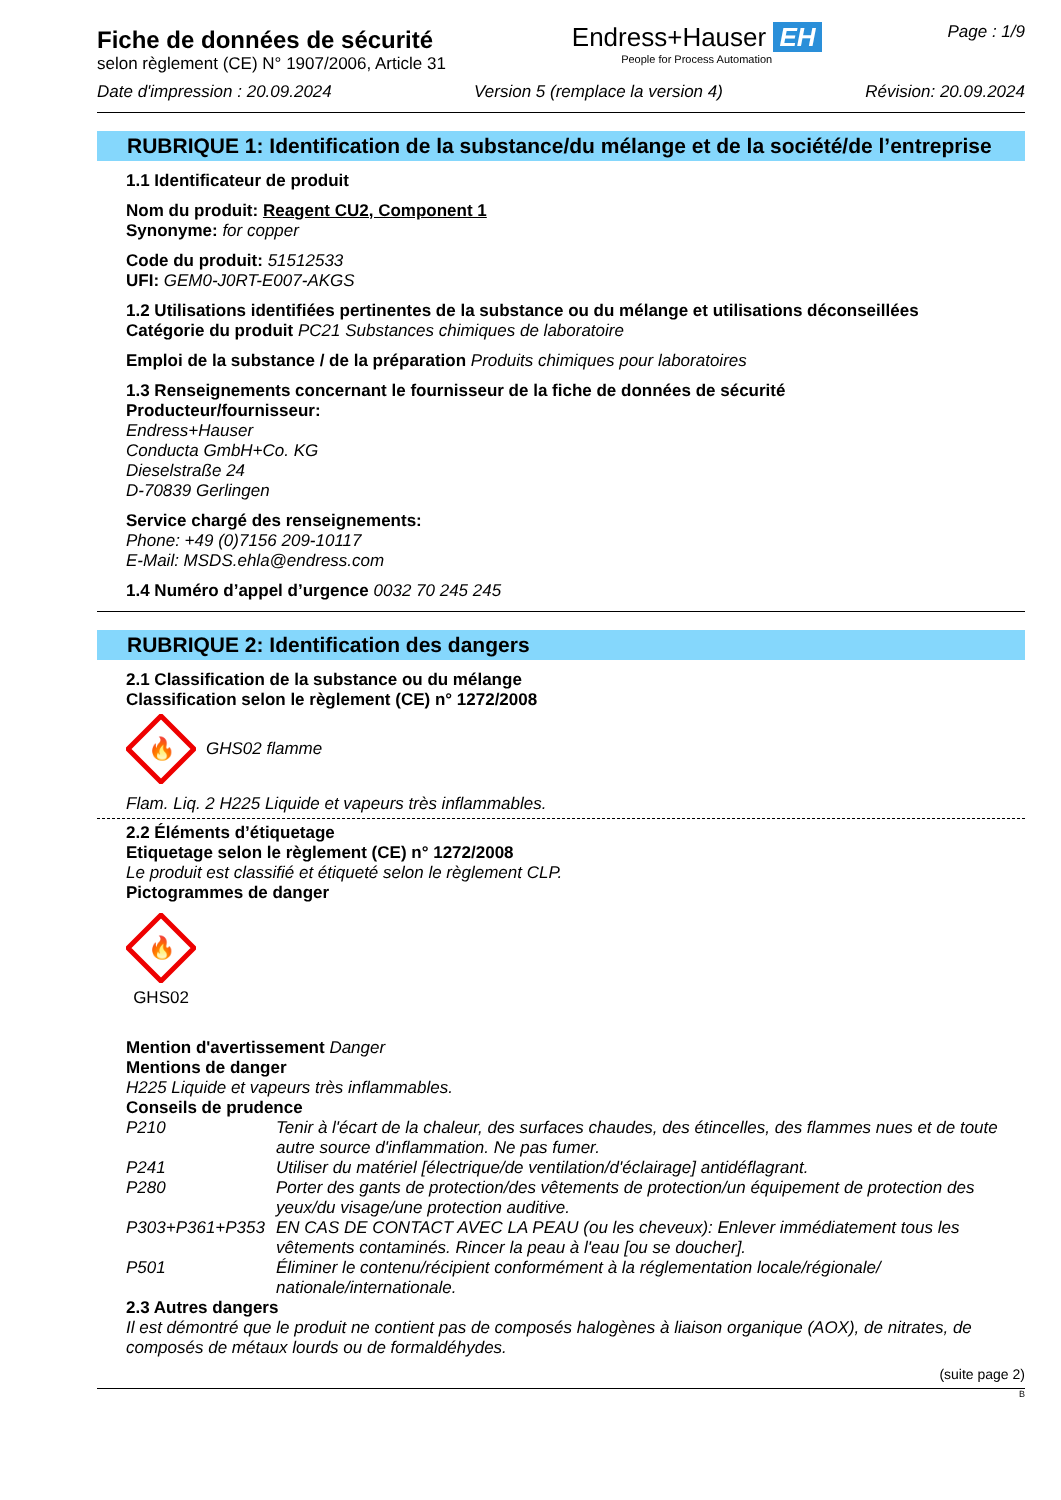Fiche de données de sécurité
selon règlement (CE) N° 1907/2006, Article 31
Endress+Hauser EH
People for Process Automation
Page : 1/9
Date d'impression : 20.09.2024 Version 5 (remplace la version 4) Révision: 20.09.2024
RUBRIQUE 1: Identification de la substance/du mélange et de la société/de l’entreprise
1.1 Identificateur de produit
Nom du produit: Reagent CU2, Component 1
Synonyme: for copper
Code du produit: 51512533
UFI: GEM0-J0RT-E007-AKGS
1.2 Utilisations identifiées pertinentes de la substance ou du mélange et utilisations déconseillées
Catégorie du produit PC21 Substances chimiques de laboratoire
Emploi de la substance / de la préparation Produits chimiques pour laboratoires
1.3 Renseignements concernant le fournisseur de la fiche de données de sécurité
Producteur/fournisseur:
Endress+Hauser
Conducta GmbH+Co. KG
Dieselstraße 24
D-70839 Gerlingen
Service chargé des renseignements:
Phone: +49 (0)7156 209-10117
E-Mail: MSDS.ehla@endress.com
1.4 Numéro d’appel d’urgence 0032 70 245 245
RUBRIQUE 2: Identification des dangers
2.1 Classification de la substance ou du mélange
Classification selon le règlement (CE) n° 1272/2008
🔥
GHS02 flamme
Flam. Liq. 2 H225 Liquide et vapeurs très inflammables.
2.2 Éléments d’étiquetage
Etiquetage selon le règlement (CE) n° 1272/2008
Le produit est classifié et étiqueté selon le règlement CLP.
Pictogrammes de danger
🔥
GHS02
Mention d'avertissement Danger
Mentions de danger
H225 Liquide et vapeurs très inflammables.
Conseils de prudence
P210 Tenir à l'écart de la chaleur, des surfaces chaudes, des étincelles, des flammes nues et de toute autre source d'inflammation. Ne pas fumer. P241 Utiliser du matériel [électrique/de ventilation/d'éclairage] antidéflagrant. P280 Porter des gants de protection/des vêtements de protection/un équipement de protection des yeux/du visage/une protection auditive. P303+P361+P353 EN CAS DE CONTACT AVEC LA PEAU (ou les cheveux): Enlever immédiatement tous les vêtements contaminés. Rincer la peau à l'eau [ou se doucher]. P501 Éliminer le contenu/récipient conformément à la réglementation locale/régionale/ nationale/internationale.
2.3 Autres dangers
Il est démontré que le produit ne contient pas de composés halogènes à liaison organique (AOX), de nitrates, de composés de métaux lourds ou de formaldéhydes.
(suite page 2)
B